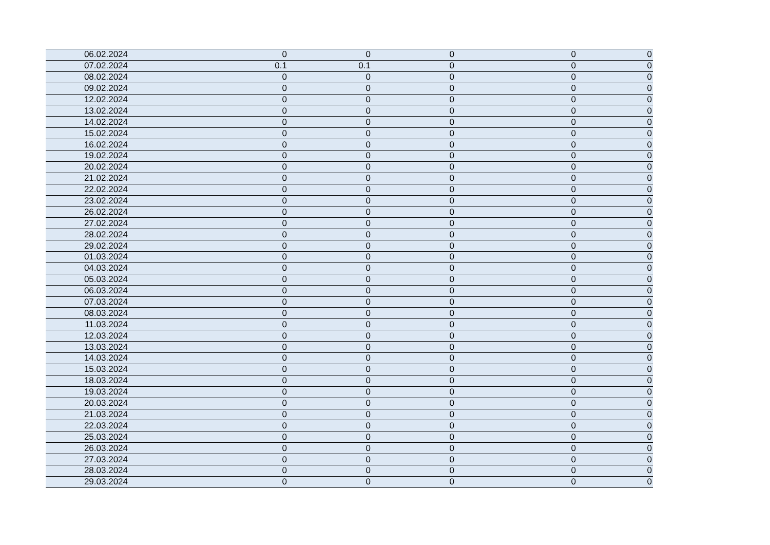| 06.02.2024 | 0 | 0 | 0 | 0 | 0 |
| 07.02.2024 | 0.1 | 0.1 | 0 | 0 | 0 |
| 08.02.2024 | 0 | 0 | 0 | 0 | 0 |
| 09.02.2024 | 0 | 0 | 0 | 0 | 0 |
| 12.02.2024 | 0 | 0 | 0 | 0 | 0 |
| 13.02.2024 | 0 | 0 | 0 | 0 | 0 |
| 14.02.2024 | 0 | 0 | 0 | 0 | 0 |
| 15.02.2024 | 0 | 0 | 0 | 0 | 0 |
| 16.02.2024 | 0 | 0 | 0 | 0 | 0 |
| 19.02.2024 | 0 | 0 | 0 | 0 | 0 |
| 20.02.2024 | 0 | 0 | 0 | 0 | 0 |
| 21.02.2024 | 0 | 0 | 0 | 0 | 0 |
| 22.02.2024 | 0 | 0 | 0 | 0 | 0 |
| 23.02.2024 | 0 | 0 | 0 | 0 | 0 |
| 26.02.2024 | 0 | 0 | 0 | 0 | 0 |
| 27.02.2024 | 0 | 0 | 0 | 0 | 0 |
| 28.02.2024 | 0 | 0 | 0 | 0 | 0 |
| 29.02.2024 | 0 | 0 | 0 | 0 | 0 |
| 01.03.2024 | 0 | 0 | 0 | 0 | 0 |
| 04.03.2024 | 0 | 0 | 0 | 0 | 0 |
| 05.03.2024 | 0 | 0 | 0 | 0 | 0 |
| 06.03.2024 | 0 | 0 | 0 | 0 | 0 |
| 07.03.2024 | 0 | 0 | 0 | 0 | 0 |
| 08.03.2024 | 0 | 0 | 0 | 0 | 0 |
| 11.03.2024 | 0 | 0 | 0 | 0 | 0 |
| 12.03.2024 | 0 | 0 | 0 | 0 | 0 |
| 13.03.2024 | 0 | 0 | 0 | 0 | 0 |
| 14.03.2024 | 0 | 0 | 0 | 0 | 0 |
| 15.03.2024 | 0 | 0 | 0 | 0 | 0 |
| 18.03.2024 | 0 | 0 | 0 | 0 | 0 |
| 19.03.2024 | 0 | 0 | 0 | 0 | 0 |
| 20.03.2024 | 0 | 0 | 0 | 0 | 0 |
| 21.03.2024 | 0 | 0 | 0 | 0 | 0 |
| 22.03.2024 | 0 | 0 | 0 | 0 | 0 |
| 25.03.2024 | 0 | 0 | 0 | 0 | 0 |
| 26.03.2024 | 0 | 0 | 0 | 0 | 0 |
| 27.03.2024 | 0 | 0 | 0 | 0 | 0 |
| 28.03.2024 | 0 | 0 | 0 | 0 | 0 |
| 29.03.2024 | 0 | 0 | 0 | 0 | 0 |